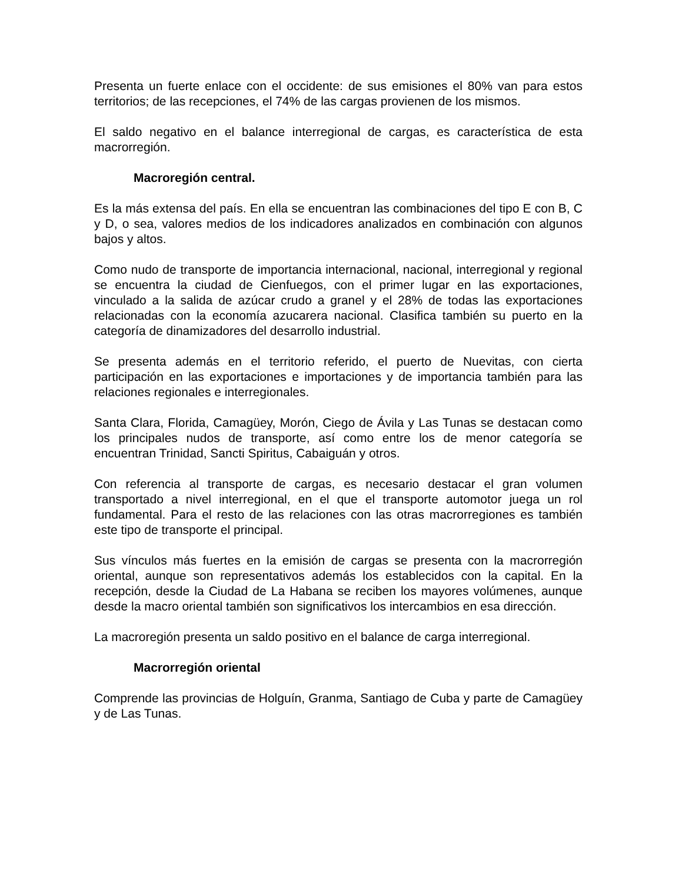Presenta un fuerte enlace con el occidente: de sus emisiones el 80% van para estos territorios; de las recepciones, el 74% de las cargas provienen de los mismos.
El saldo negativo en el balance interregional de cargas, es característica de esta macrorregión.
Macroregión central.
Es la más extensa del país. En ella se encuentran las combinaciones del tipo E con B, C y D, o sea, valores medios de los indicadores analizados en combinación con algunos bajos y altos.
Como nudo de transporte de importancia internacional, nacional, interregional y regional se encuentra la ciudad de Cienfuegos, con el primer lugar en las exportaciones, vinculado a la salida de azúcar crudo a granel y el 28% de todas las exportaciones relacionadas con la economía azucarera nacional. Clasifica también su puerto en la categoría de dinamizadores del desarrollo industrial.
Se presenta además en el territorio referido, el puerto de Nuevitas, con cierta participación en las exportaciones e importaciones y de importancia también para las relaciones regionales e interregionales.
Santa Clara, Florida, Camagüey, Morón, Ciego de Ávila y Las Tunas se destacan como los principales nudos de transporte, así como entre los de menor categoría se encuentran Trinidad, Sancti Spiritus, Cabaiguán y otros.
Con referencia al transporte de cargas, es necesario destacar el gran volumen transportado a nivel interregional, en el que el transporte automotor juega un rol fundamental. Para el resto de las relaciones con las otras macrorregiones es también este tipo de transporte el principal.
Sus vínculos más fuertes en la emisión de cargas se presenta con la macrorregión oriental, aunque son representativos además los establecidos con la capital. En la recepción, desde la Ciudad de La Habana se reciben los mayores volúmenes, aunque desde la macro oriental también son significativos los intercambios en esa dirección.
La macroregión presenta un saldo positivo en el balance de carga interregional.
Macrorregión oriental
Comprende las provincias de Holguín, Granma, Santiago de Cuba y parte de Camagüey y de Las Tunas.